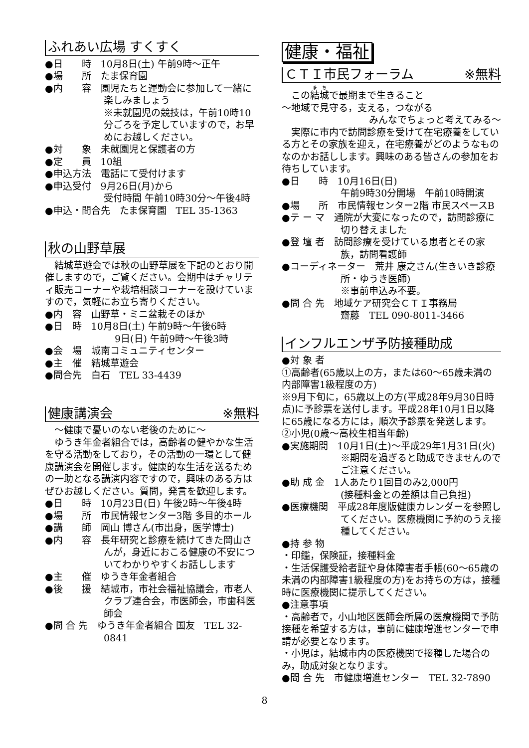ふれあい広場 すくすく
●日　　時　10月8日(土) 午前9時～正午
●場　　所　たま保育園
●内　　容　園児たちと運動会に参加して一緒に楽しみましょう
※未就園児の競技は，午前10時10分ごろを予定していますので，お早めにお越しください。
●対　　象　未就園児と保護者の方
●定　　員　10組
●申込方法　電話にて受付けます
●申込受付　9月26日(月)から
受付時間 午前10時30分～午後4時
●申込・問合先　たま保育園　TEL 35-1363
秋の山野草展
　結城草遊会では秋の山野草展を下記のとおり開催しますので，ご覧ください。会期中はチャリティ販売コーナーや栽培相談コーナーを設けていますので，気軽にお立ち寄りください。
●内　容　山野草・ミニ盆栽そのほか
●日　時　10月8日(土) 午前9時～午後6時
9日(日) 午前9時～午後3時
●会　場　城南コミュニティセンター
●主　催　結城草遊会
●問合先　白石　TEL 33-4439
健康講演会 ※無料
　～健康で憂いのない老後のために～
　ゆうき年金者組合では，高齢者の健やかな生活を守る活動をしており，その活動の一環として健康講演会を開催します。健康的な生活を送るための一助となる講演内容ですので，興味のある方はぜひお越しください。質問，発言を歓迎します。
●日　　時　10月23日(日) 午後2時～午後4時
●場　　所　市民情報センター3階 多目的ホール
●講　　師　岡山 博さん(市出身，医学博士)
●内　　容　長年研究と診療を続けてきた岡山さんが，身近におこる健康の不安についてわかりやすくお話しします
●主　　催　ゆうき年金者組合
●後　　援　結城市，市社会福祉協議会，市老人クラブ連合会，市医師会，市歯科医師会
●問 合 先　ゆうき年金者組合 国友　TEL 32-0841
健康・福祉
ＣＴＩ市民フォーラム ※無料
　この結城で最期まで生きること
～地域で見守る，支える，つながる
みんなでちょっと考えてみる～
　実際に市内で訪問診療を受けて在宅療養をしている方とその家族を迎え，在宅療養がどのようなものなのかお話しします。興味のある皆さんの参加をお待ちしています。
●日　　時　10月16日(日)
午前9時30分開場　午前10時開演
●場　　所　市民情報センター2階 市民スペースB
●テ ー マ　通院が大変になったので，訪問診療に切り替えました
●登 壇 者　訪問診療を受けている患者とその家族，訪問看護師
●コーディネーター　荒井 康之さん(生きいき診療所・ゆうき医師)
※事前申込み不要。
●問 合 先　地域ケア研究会ＣＴＩ事務局
齋藤　TEL 090-8011-3466
インフルエンザ予防接種助成
●対 象 者
①高齢者(65歳以上の方，または60～65歳未満の内部障害1級程度の方)
※9月下旬に，65歳以上の方(平成28年9月30日時点)に予診票を送付します。平成28年10月1日以降に65歳になる方には，順次予診票を発送します。
②小児(0歳～高校生相当年齢)
●実施期間　10月1日(土)～平成29年1月31日(火)
※期間を過ぎると助成できませんのでご注意ください。
●助 成 金　1人あたり1回目のみ2,000円
(接種料金との差額は自己負担)
●医療機関　平成28年度版健康カレンダーを参照してください。医療機関に予約のうえ接種してください。
●持 参 物
・印鑑，保険証，接種料金
・生活保護受給者証や身体障害者手帳(60～65歳の未満の内部障害1級程度の方)をお持ちの方は，接種時に医療機関に提示してください。
●注意事項
・高齢者で，小山地区医師会所属の医療機関で予防接種を希望する方は，事前に健康増進センターで申請が必要となります。
・小児は，結城市内の医療機関で接種した場合のみ，助成対象となります。
●問 合 先　市健康増進センター　TEL 32-7890
8